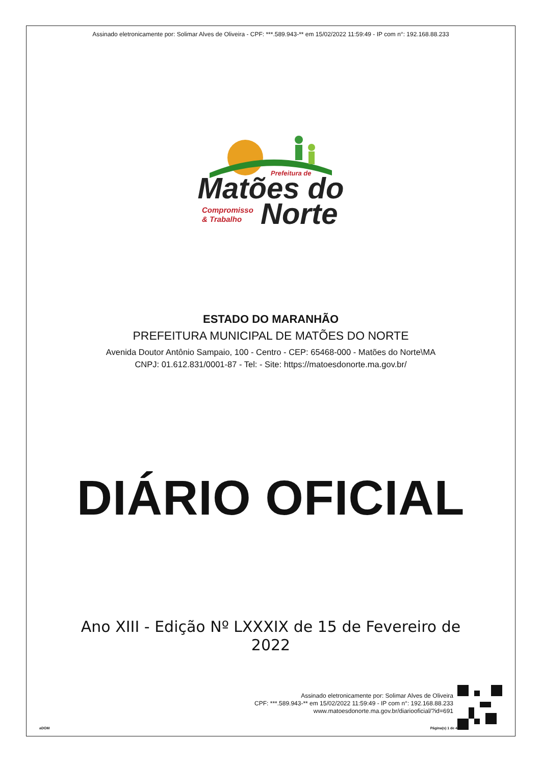Assinado eletronicamente por: Solimar Alves de Oliveira - CPF: ***.589.943-** em 15/02/2022 11:59:49 - IP com n°: 192.168.88.233
Matões do
Prefeitura de
Compromisso
& Trabalho
Norte
ESTADO DO MARANHÃO
PREFEITURA MUNICIPAL DE MATÕES DO NORTE
Avenida Doutor Antônio Sampaio, 100 - Centro - CEP: 65468-000 - Matões do Norte\MA
CNPJ: 01.612.831/0001-87 - Tel: - Site: https://matoesdonorte.ma.gov.br/
DIÁRIO OFICIAL
Ano XIII - Edição Nº LXXXIX de 15 de Fevereiro de
2022
aDOM
Assinado eletronicamente por: Solimar Alves de Oliveira
CPF: ***.589.943-** em 15/02/2022 11:59:49 - IP com n°: 192.168.88.233
www.matoesdonorte.ma.gov.br/diariooficial/?id=691
Página(s) 1 de 4